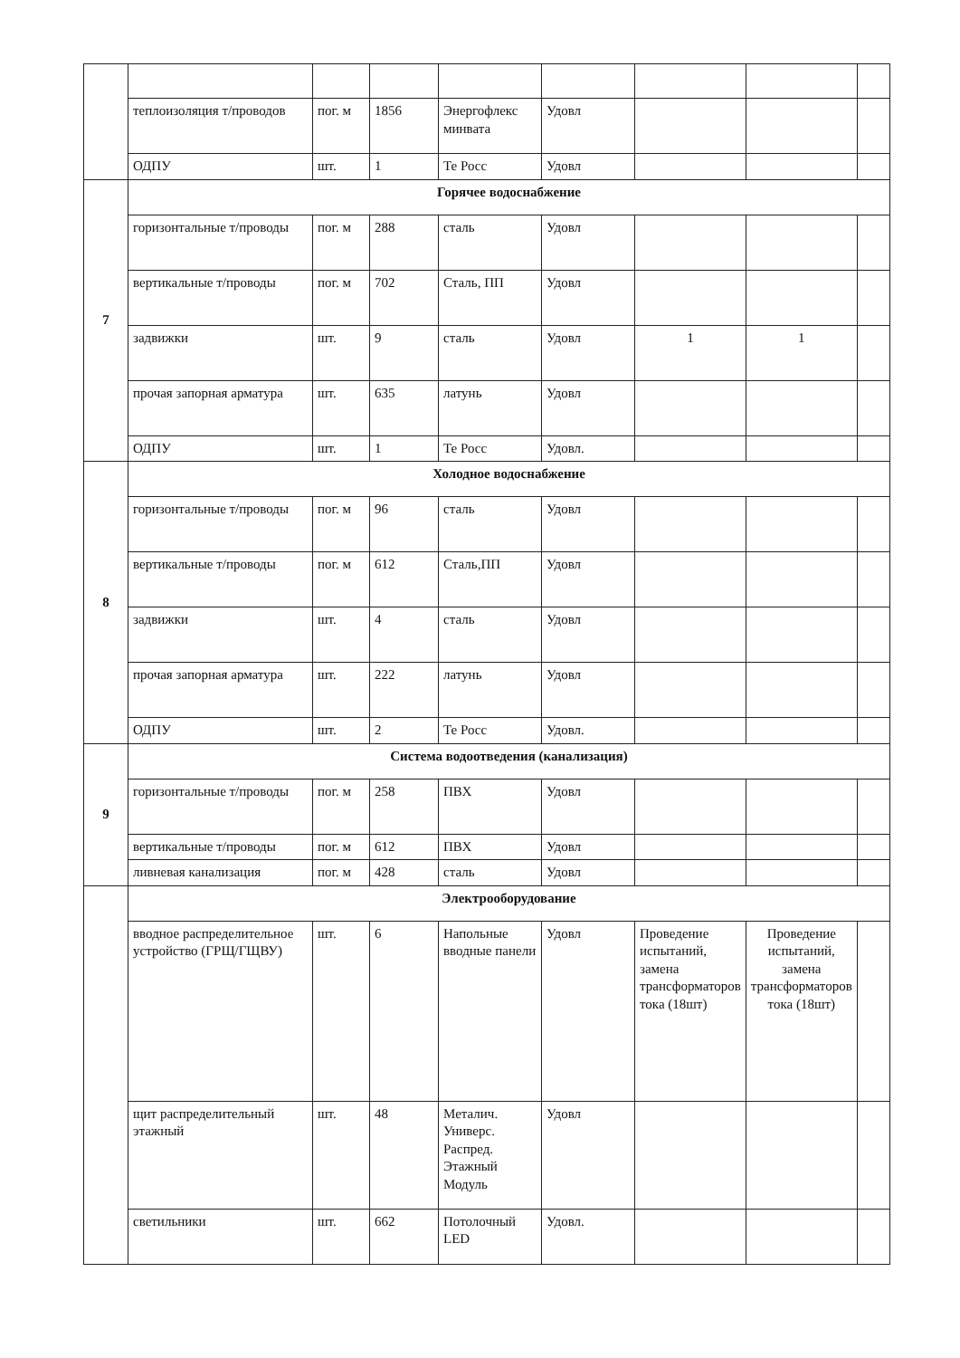| | теплоизоляция т/проводов | пог. м | 1856 | Энергофлекс минвата | Удовл | | | |
| | ОДПУ | шт. | 1 | Те Росс | Удовл | | | |
| 7 | Горячее водоснабжение | | | | | | | |
| | горизонтальные т/проводы | пог. м | 288 | сталь | Удовл | | | |
| | вертикальные т/проводы | пог. м | 702 | Сталь, ПП | Удовл | | | |
| | задвижки | шт. | 9 | сталь | Удовл | 1 | 1 | |
| | прочая запорная арматура | шт. | 635 | латунь | Удовл | | | |
| | ОДПУ | шт. | 1 | Те Росс | Удовл. | | | |
| 8 | Холодное водоснабжение | | | | | | | |
| | горизонтальные т/проводы | пог. м | 96 | сталь | Удовл | | | |
| | вертикальные т/проводы | пог. м | 612 | Сталь,ПП | Удовл | | | |
| | задвижки | шт. | 4 | сталь | Удовл | | | |
| | прочая запорная арматура | шт. | 222 | латунь | Удовл | | | |
| | ОДПУ | шт. | 2 | Те Росс | Удовл. | | | |
| 9 | Система водоотведения (канализация) | | | | | | | |
| | горизонтальные т/проводы | пог. м | 258 | ПВХ | Удовл | | | |
| | вертикальные т/проводы | пог. м | 612 | ПВХ | Удовл | | | |
| | ливневая канализация | пог. м | 428 | сталь | Удовл | | | |
| | Электрооборудование | | | | | | | |
| | вводное распределительное устройство (ГРЩ/ГЩВУ) | шт. | 6 | Напольные вводные панели | Удовл | Проведение испытаний, замена трансформаторов тока (18шт) | Проведение испытаний, замена трансформаторов тока (18шт) | |
| | щит распределительный этажный | шт. | 48 | Металич. Универс. Распред. Этажный Модуль | Удовл | | | |
| | светильники | шт. | 662 | Потолочный LED | Удовл. | | | |